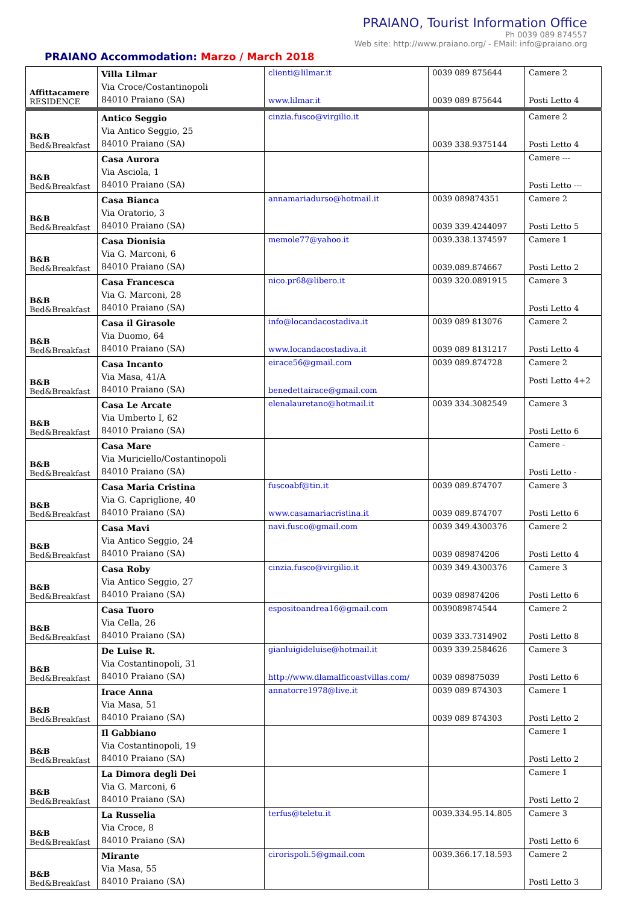PRAIANO, Tourist Information Office
Ph 0039 089 874557
Web site: http://www.praiano.org/ - EMail: info@praiano.org
PRAIANO Accommodation: Marzo / March 2018
| Affittacamere RESIDENCE | Villa Lilmar Via Croce/Costantinopoli 84010 Praiano (SA) | clienti@lilmar.it www.lilmar.it | 0039 089 875644 0039 089 875644 | Camere 2 Posti Letto 4 |
| B&B Bed&Breakfast | Antico Seggio Via Antico Seggio, 25 84010 Praiano (SA) | cinzia.fusco@virgilio.it | 0039 338.9375144 | Camere 2 Posti Letto 4 |
| B&B Bed&Breakfast | Casa Aurora Via Asciola, 1 84010 Praiano (SA) | | | Camere --- Posti Letto --- |
| B&B Bed&Breakfast | Casa Bianca Via Oratorio, 3 84010 Praiano (SA) | annamariadurso@hotmail.it | 0039 089874351 0039 339.4244097 | Camere 2 Posti Letto 5 |
| B&B Bed&Breakfast | Casa Dionisia Via G. Marconi, 6 84010 Praiano (SA) | memole77@yahoo.it | 0039.338.1374597 0039.089.874667 | Camere 1 Posti Letto 2 |
| B&B Bed&Breakfast | Casa Francesca Via G. Marconi, 28 84010 Praiano (SA) | nico.pr68@libero.it | 0039 320.0891915 | Camere 3 Posti Letto 4 |
| B&B Bed&Breakfast | Casa il Girasole Via Duomo, 64 84010 Praiano (SA) | info@locandacostadiva.it www.locandacostadiva.it | 0039 089 813076 0039 089 8131217 | Camere 2 Posti Letto 4 |
| B&B Bed&Breakfast | Casa Incanto Via Masa, 41/A 84010 Praiano (SA) | eirace56@gmail.com benedettairace@gmail.com | 0039 089.874728 | Camere 2 Posti Letto 4+2 |
| B&B Bed&Breakfast | Casa Le Arcate Via Umberto I, 62 84010 Praiano (SA) | elenalauretano@hotmail.it | 0039 334.3082549 | Camere 3 Posti Letto 6 |
| B&B Bed&Breakfast | Casa Mare Via Muriciello/Costantinopoli 84010 Praiano (SA) | | | Camere - Posti Letto - |
| B&B Bed&Breakfast | Casa Maria Cristina Via G. Capriglione, 40 84010 Praiano (SA) | fuscoabf@tin.it www.casamariacristina.it | 0039 089.874707 0039 089.874707 | Camere 3 Posti Letto 6 |
| B&B Bed&Breakfast | Casa Mavi Via Antico Seggio, 24 84010 Praiano (SA) | navi.fusco@gmail.com | 0039 349.4300376 0039 089874206 | Camere 2 Posti Letto 4 |
| B&B Bed&Breakfast | Casa Roby Via Antico Seggio, 27 84010 Praiano (SA) | cinzia.fusco@virgilio.it | 0039 349.4300376 0039 089874206 | Camere 3 Posti Letto 6 |
| B&B Bed&Breakfast | Casa Tuoro Via Cella, 26 84010 Praiano (SA) | espositoandrea16@gmail.com | 0039089874544 0039 333.7314902 | Camere 2 Posti Letto 8 |
| B&B Bed&Breakfast | De Luise R. Via Costantinopoli, 31 84010 Praiano (SA) | gianluigideluise@hotmail.it http://www.dlamalficoastvillas.com/ | 0039 339.2584626 0039 089875039 | Camere 3 Posti Letto 6 |
| B&B Bed&Breakfast | Irace Anna Via Masa, 51 84010 Praiano (SA) | annatorre1978@live.it | 0039 089 874303 0039 089 874303 | Camere 1 Posti Letto 2 |
| B&B Bed&Breakfast | Il Gabbiano Via Costantinopoli, 19 84010 Praiano (SA) | | | Camere 1 Posti Letto 2 |
| B&B Bed&Breakfast | La Dimora degli Dei Via G. Marconi, 6 84010 Praiano (SA) | | | Camere 1 Posti Letto 2 |
| B&B Bed&Breakfast | La Russelia Via Croce, 8 84010 Praiano (SA) | terfus@teletu.it | 0039.334.95.14.805 | Camere 3 Posti Letto 6 |
| B&B Bed&Breakfast | Mirante Via Masa, 55 84010 Praiano (SA) | cirorispoli.5@gmail.com | 0039.366.17.18.593 | Camere 2 Posti Letto 3 |